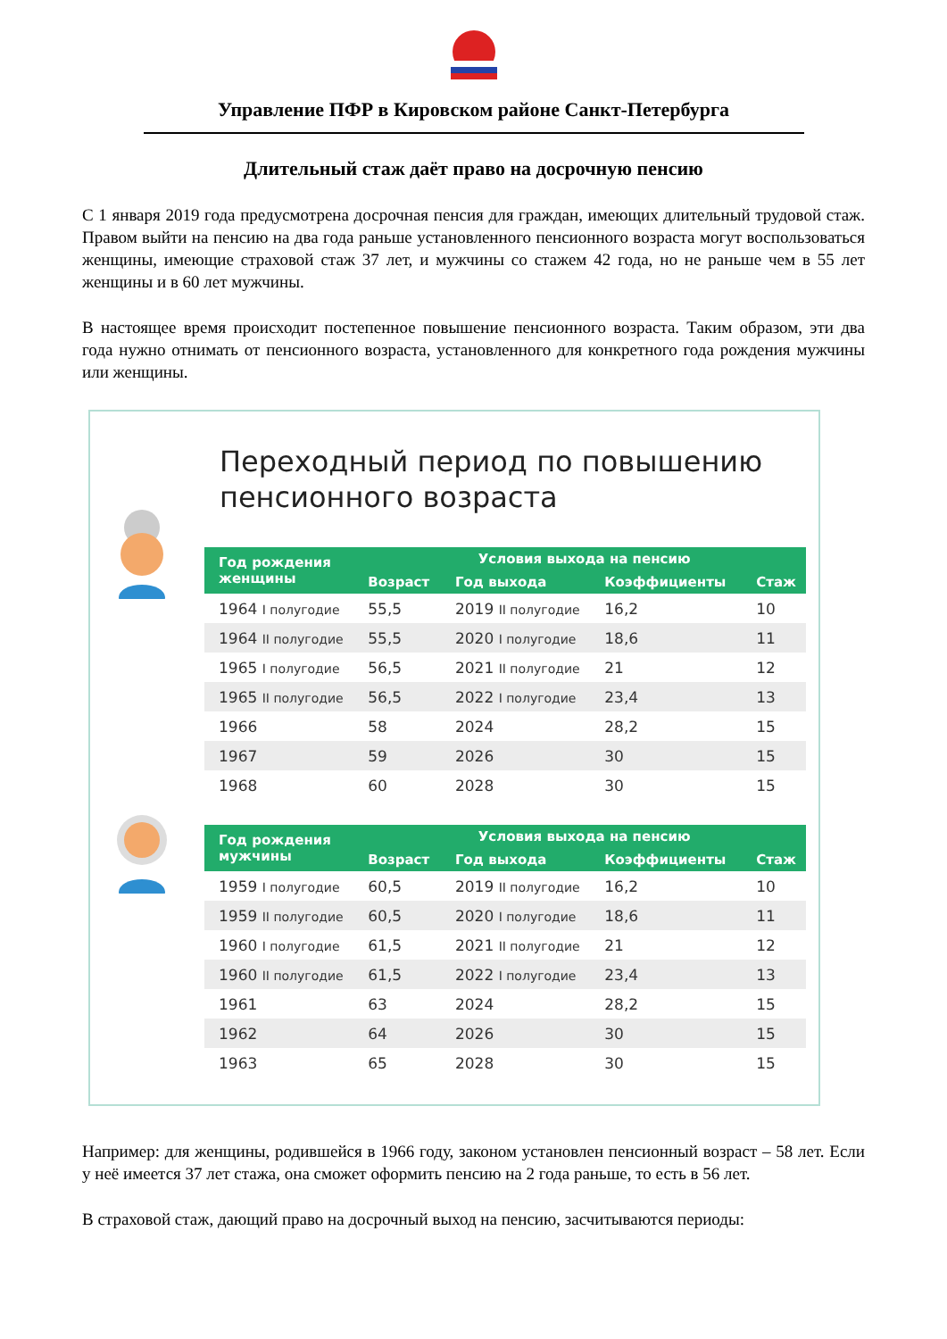Управление ПФР в Кировском районе Санкт-Петербурга
Длительный стаж даёт право на досрочную пенсию
С 1 января 2019 года предусмотрена досрочная пенсия для граждан, имеющих длительный трудовой стаж. Правом выйти на пенсию на два года раньше установленного пенсионного возраста могут воспользоваться женщины, имеющие страховой стаж 37 лет, и мужчины со стажем 42 года, но не раньше чем в 55 лет женщины и в 60 лет мужчины.
В настоящее время происходит постепенное повышение пенсионного возраста. Таким образом, эти два года нужно отнимать от пенсионного возраста, установленного для конкретного года рождения мужчины или женщины.
Переходный период по повышению пенсионного возраста
| Год рождения женщины | Условия выхода на пенсию | | | |
| --- | --- | --- | --- | --- |
| | Возраст | Год выхода | Коэффициенты | Стаж |
| 1964 I полугодие | 55,5 | 2019 II полугодие | 16,2 | 10 |
| 1964 II полугодие | 55,5 | 2020 I полугодие | 18,6 | 11 |
| 1965 I полугодие | 56,5 | 2021 II полугодие | 21 | 12 |
| 1965 II полугодие | 56,5 | 2022 I полугодие | 23,4 | 13 |
| 1966 | 58 | 2024 | 28,2 | 15 |
| 1967 | 59 | 2026 | 30 | 15 |
| 1968 | 60 | 2028 | 30 | 15 |
| Год рождения мужчины | Условия выхода на пенсию | | | |
| --- | --- | --- | --- | --- |
| | Возраст | Год выхода | Коэффициенты | Стаж |
| 1959 I полугодие | 60,5 | 2019 II полугодие | 16,2 | 10 |
| 1959 II полугодие | 60,5 | 2020 I полугодие | 18,6 | 11 |
| 1960 I полугодие | 61,5 | 2021 II полугодие | 21 | 12 |
| 1960 II полугодие | 61,5 | 2022 I полугодие | 23,4 | 13 |
| 1961 | 63 | 2024 | 28,2 | 15 |
| 1962 | 64 | 2026 | 30 | 15 |
| 1963 | 65 | 2028 | 30 | 15 |
Например: для женщины, родившейся в 1966 году, законом установлен пенсионный возраст – 58 лет. Если у неё имеется 37 лет стажа, она сможет оформить пенсию на 2 года раньше, то есть в 56 лет.
В страховой стаж, дающий право на досрочный выход на пенсию, засчитываются периоды: